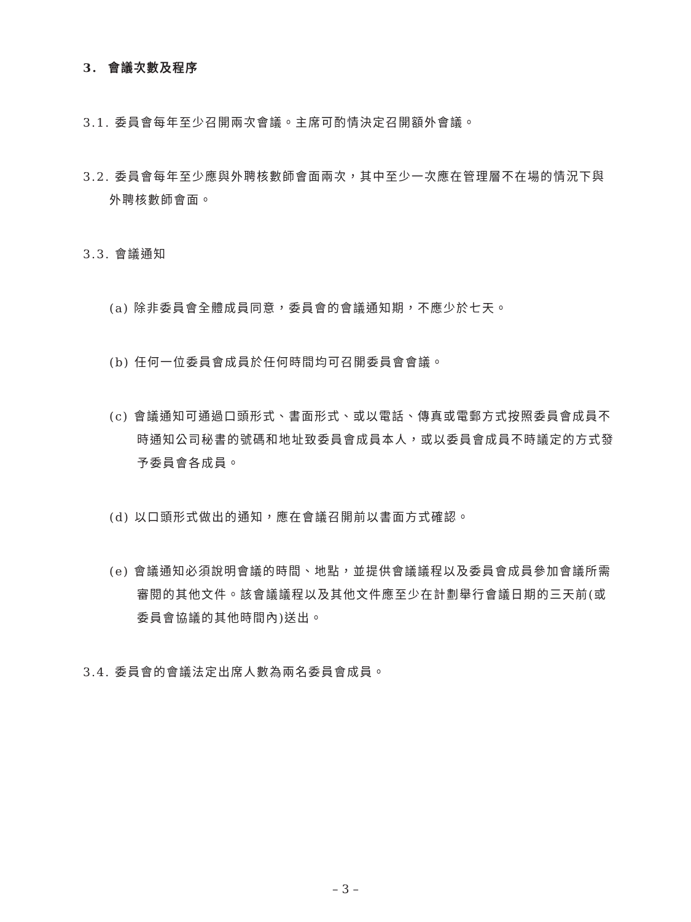3. 會議次數及程序
3.1. 委員會每年至少召開兩次會議。主席可酌情決定召開額外會議。
3.2. 委員會每年至少應與外聘核數師會面兩次，其中至少一次應在管理層不在場的情況下與外聘核數師會面。
3.3. 會議通知
(a) 除非委員會全體成員同意，委員會的會議通知期，不應少於七天。
(b) 任何一位委員會成員於任何時間均可召開委員會會議。
(c) 會議通知可通過口頭形式、書面形式、或以電話、傳真或電郵方式按照委員會成員不時通知公司秘書的號碼和地址致委員會成員本人，或以委員會成員不時議定的方式發予委員會各成員。
(d) 以口頭形式做出的通知，應在會議召開前以書面方式確認。
(e) 會議通知必須說明會議的時間、地點，並提供會議議程以及委員會成員參加會議所需審閱的其他文件。該會議議程以及其他文件應至少在計劃舉行會議日期的三天前(或委員會協議的其他時間內)送出。
3.4. 委員會的會議法定出席人數為兩名委員會成員。
– 3 –